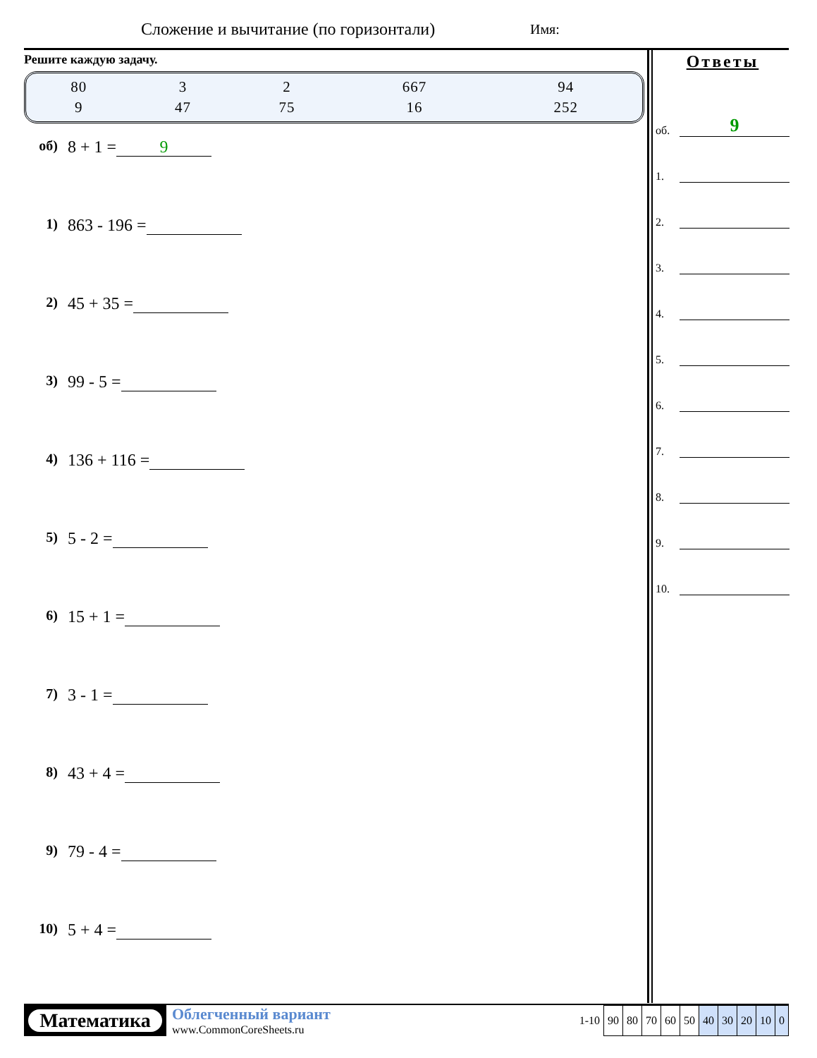Сложение и вычитание (по горизонтали)
Имя:
Решите каждую задачу.
| 80 | 3 | 2 | 667 | 94 |
| 9 | 47 | 75 | 16 | 252 |
об) 8 + 1 = 9
1) 863 - 196 =
2) 45 + 35 =
3) 99 - 5 =
4) 136 + 116 =
5) 5 - 2 =
6) 15 + 1 =
7) 3 - 1 =
8) 43 + 4 =
9) 79 - 4 =
10) 5 + 4 =
Ответы
об.
9
1.
2.
3.
4.
5.
6.
7.
8.
9.
10.
Математика
Облегченный вариант
www.CommonCoreSheets.ru
| 1-10 | 90 | 80 | 70 | 60 | 50 | 40 | 30 | 20 | 10 | 0 |